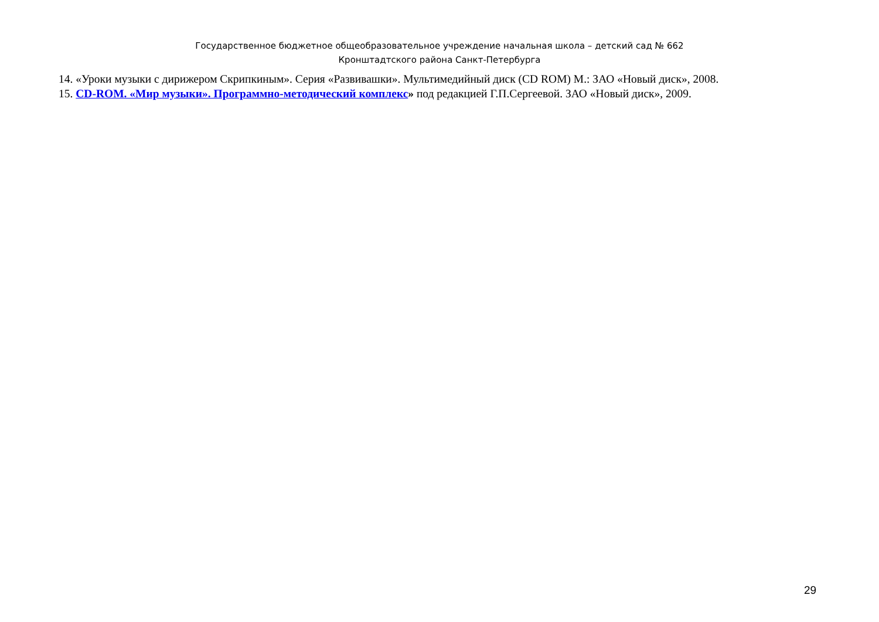Государственное бюджетное общеобразовательное учреждение начальная школа – детский сад № 662
Кронштадтского района Санкт-Петербурга
14. «Уроки музыки с дирижером Скрипкиным». Серия «Развивашки». Мультимедийный диск (CD ROM) М.: ЗАО «Новый диск», 2008.
15. CD-ROM. «Мир музыки». Программно-методический комплекс» под редакцией Г.П.Сергеевой. ЗАО «Новый диск», 2009.
29